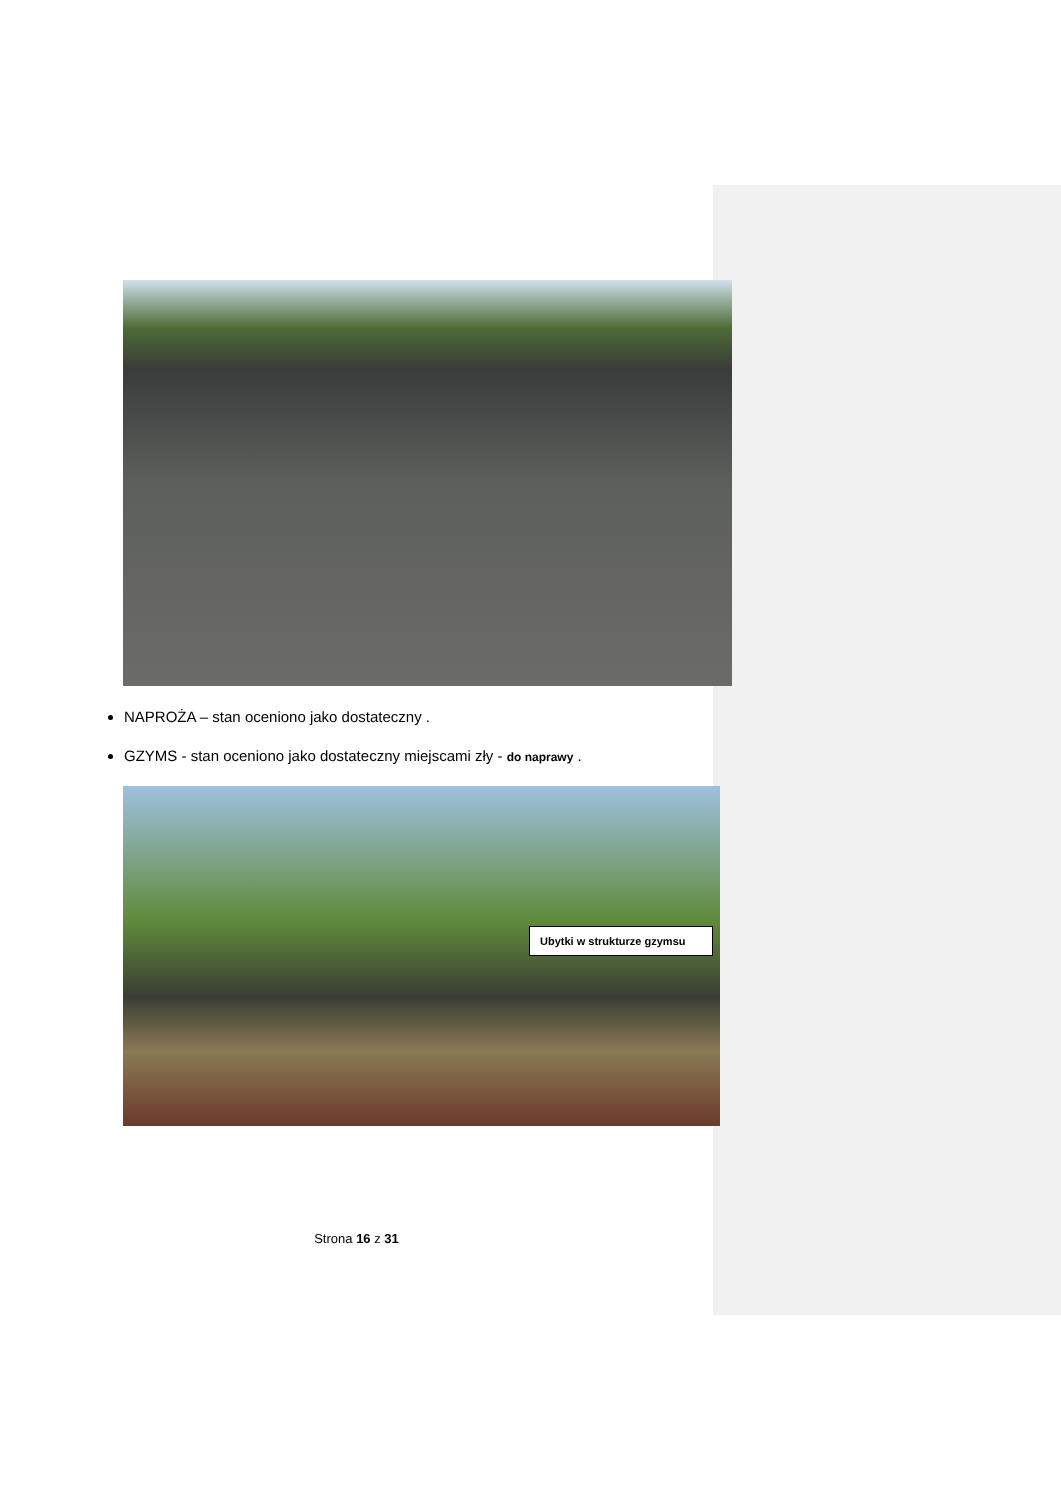NAPROŻA – stan oceniono jako dostateczny .
GZYMS - stan oceniono jako dostateczny miejscami zły - do naprawy .
Ubytki w strukturze gzymsu
Strona 16 z 31